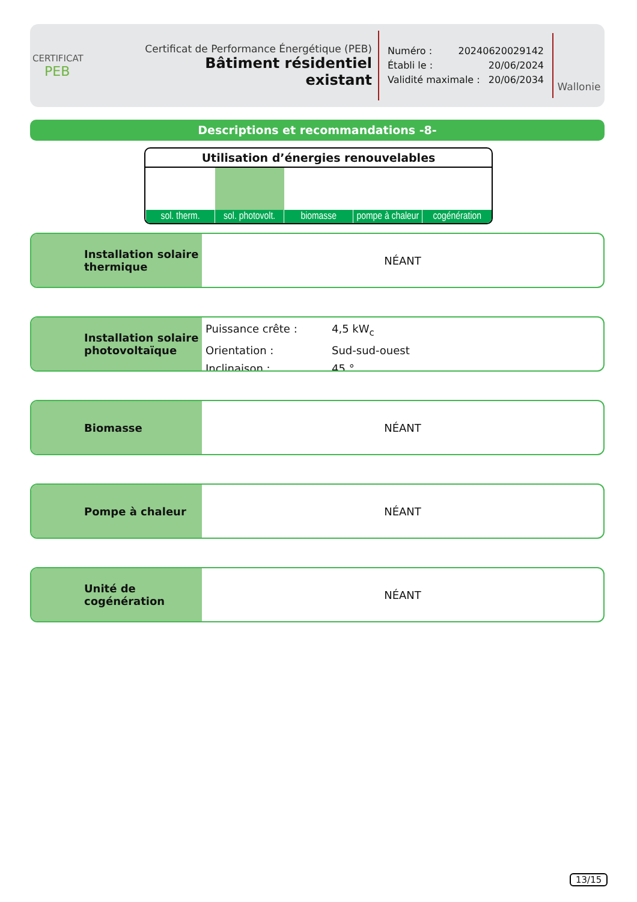CERTIFICAT
PEB
Certificat de Performance Énergétique (PEB)
Bâtiment résidentiel existant
Numéro : 20240620029142
Établi le : 20/06/2024
Validité maximale : 20/06/2034
Wallonie
Descriptions et recommandations -8-
Utilisation d’énergies renouvelables
| sol. therm. | sol. photovolt. | biomasse | pompe à chaleur | cogénération |
Installation solaire thermique
NÉANT
Installation solaire photovoltaïque
Puissance crête : 4,5 kW<sub>c</sub>
Orientation : Sud-sud-ouest
Inclinaison : 45 °
Biomasse NÉANT
Pompe à chaleur NÉANT
Unité de cogénération NÉANT
13/15